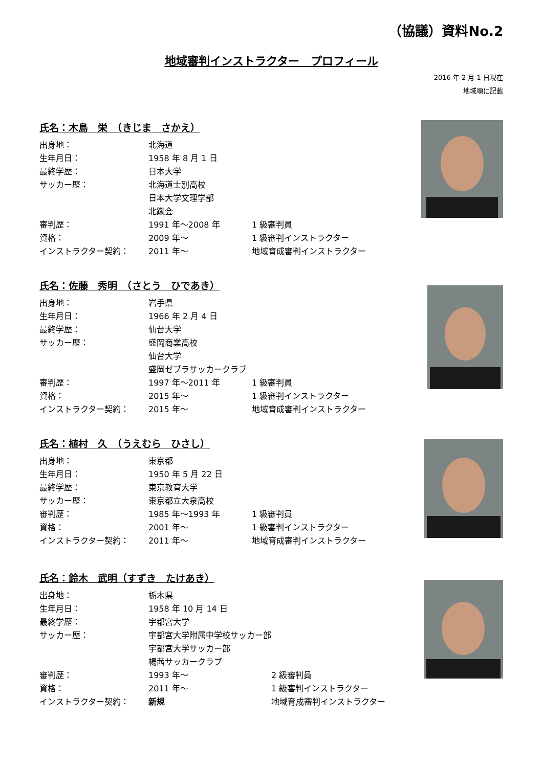（協議）資料No.2
地域審判インストラクター　プロフィール
2016 年 2 月 1 日現在
地域順に記載
氏名：木島　栄　（きじま　さかえ）
| 出身地： | 北海道 | |
| 生年月日： | 1958 年 8 月 1 日 | |
| 最終学歴： | 日本大学 | |
| サッカー歴： | 北海道士別高校 | |
| | 日本大学文理学部 | |
| | 北蹴会 | |
| 審判歴： | 1991 年～2008 年 | 1 級審判員 |
| 資格： | 2009 年～ | 1 級審判インストラクター |
| インストラクター契約： | 2011 年～ | 地域育成審判インストラクター |
氏名：佐藤　秀明　（さとう　ひであき）
| 出身地： | 岩手県 | |
| 生年月日： | 1966 年 2 月 4 日 | |
| 最終学歴： | 仙台大学 | |
| サッカー歴： | 盛岡商業高校 | |
| | 仙台大学 | |
| | 盛岡ゼブラサッカークラブ | |
| 審判歴： | 1997 年～2011 年 | 1 級審判員 |
| 資格： | 2015 年～ | 1 級審判インストラクター |
| インストラクター契約： | 2015 年～ | 地域育成審判インストラクター |
氏名：植村　久　（うえむら　ひさし）
| 出身地： | 東京都 | |
| 生年月日： | 1950 年 5 月 22 日 | |
| 最終学歴： | 東京教育大学 | |
| サッカー歴： | 東京都立大泉高校 | |
| 審判歴： | 1985 年～1993 年 | 1 級審判員 |
| 資格： | 2001 年～ | 1 級審判インストラクター |
| インストラクター契約： | 2011 年～ | 地域育成審判インストラクター |
氏名：鈴木　武明（すずき　たけあき）
| 出身地： | 栃木県 | |
| 生年月日： | 1958 年 10 月 14 日 | |
| 最終学歴： | 宇都宮大学 | |
| サッカー歴： | 宇都宮大学附属中学校サッカー部 | |
| | 宇都宮大学サッカー部 | |
| | 楊茜サッカークラブ | |
| 審判歴： | 1993 年～ | 2 級審判員 |
| 資格： | 2011 年～ | 1 級審判インストラクター |
| インストラクター契約： | 新規 | 地域育成審判インストラクター |